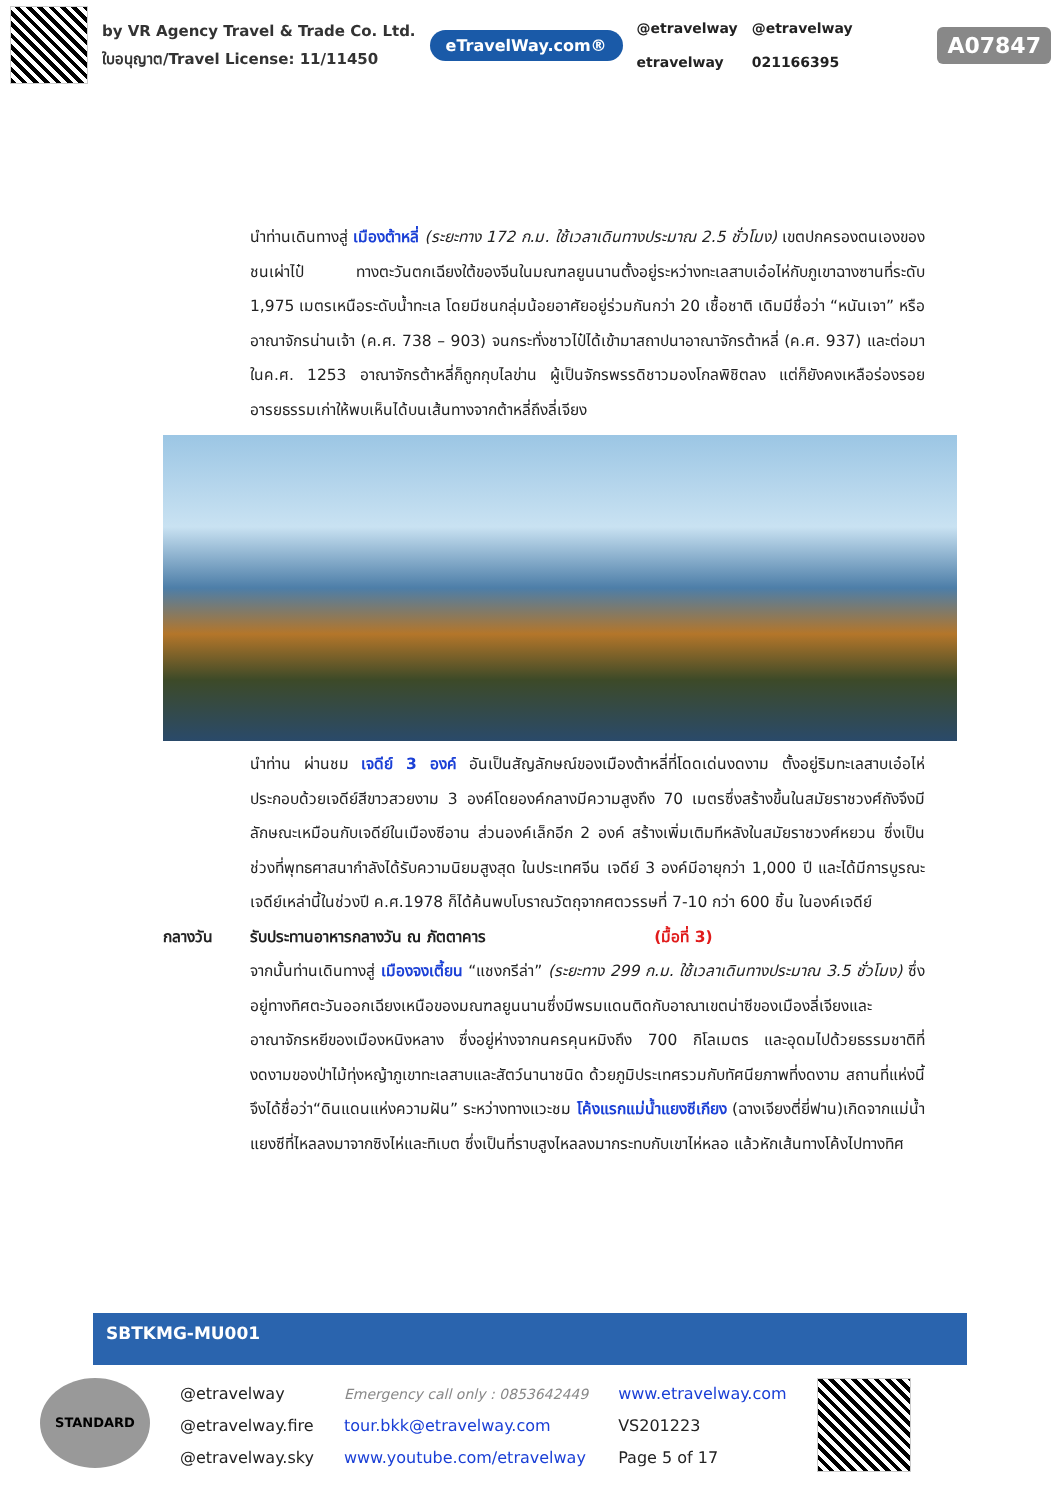by VR Agency Travel & Trade Co. Ltd.
ใบอนุญาต/Travel License: 11/11450
eTravelWay.com®
@etravelway
etravelway
@etravelway
021166395
A07847
นำท่านเดินทางสู่ เมืองต้าหลี่ (ระยะทาง 172 ก.ม. ใช้เวลาเดินทางประมาณ 2.5 ชั่วโมง) เขตปกครองตนเองของชนเผ่าไป๋ ทางตะวันตกเฉียงใต้ของจีนในมณฑลยูนนานตั้งอยู่ระหว่างทะเลสาบเอ๋อไห่กับภูเขาฉางซานที่ระดับ 1,975 เมตรเหนือระดับน้ำทะเล โดยมีชนกลุ่มน้อยอาศัยอยู่ร่วมกันกว่า 20 เชื้อชาติ เดิมมีชื่อว่า “หนันเจา” หรืออาณาจักรน่านเจ้า (ค.ศ. 738 – 903) จนกระทั่งชาวไป๋ได้เข้ามาสถาปนาอาณาจักรต้าหลี่ (ค.ศ. 937) และต่อมาในค.ศ. 1253 อาณาจักรต้าหลี่ก็ถูกกุบไลข่าน ผู้เป็นจักรพรรดิชาวมองโกลพิชิตลง แต่ก็ยังคงเหลือร่องรอยอารยธรรมเก่าให้พบเห็นได้บนเส้นทางจากต้าหลี่ถึงลี่เจียง
นำท่าน ผ่านชม เจดีย์ 3 องค์ อันเป็นสัญลักษณ์ของเมืองต้าหลี่ที่โดดเด่นงดงาม ตั้งอยู่ริมทะเลสาบเอ๋อไห่ ประกอบด้วยเจดีย์สีขาวสวยงาม 3 องค์โดยองค์กลางมีความสูงถึง 70 เมตรซึ่งสร้างขึ้นในสมัยราชวงศ์ถังจึงมีลักษณะเหมือนกับเจดีย์ในเมืองซีอาน ส่วนองค์เล็กอีก 2 องค์ สร้างเพิ่มเติมทีหลังในสมัยราชวงศ์หยวน ซึ่งเป็นช่วงที่พุทธศาสนากำลังได้รับความนิยมสูงสุด ในประเทศจีน เจดีย์ 3 องค์มีอายุกว่า 1,000 ปี และได้มีการบูรณะเจดีย์เหล่านี้ในช่วงปี ค.ศ.1978 ก็ได้ค้นพบโบราณวัตถุจากศตวรรษที่ 7-10 กว่า 600 ชิ้น ในองค์เจดีย์
กลางวัน รับประทานอาหารกลางวัน ณ ภัตตาคาร (มื้อที่ 3)
จากนั้นท่านเดินทางสู่ เมืองจงเตี้ยน “แชงกรีล่า” (ระยะทาง 299 ก.ม. ใช้เวลาเดินทางประมาณ 3.5 ชั่วโมง) ซึ่งอยู่ทางทิศตะวันออกเฉียงเหนือของมณฑลยูนนานซึ่งมีพรมแดนติดกับอาณาเขตน่าซีของเมืองลี่เจียงและอาณาจักรหยีของเมืองหนิงหลาง ซึ่งอยู่ห่างจากนครคุนหมิงถึง 700 กิโลเมตร และอุดมไปด้วยธรรมชาติที่งดงามของป่าไม้ทุ่งหญ้าภูเขาทะเลสาบและสัตว์นานาชนิด ด้วยภูมิประเทศรวมกับทัศนียภาพที่งดงาม สถานที่แห่งนี้จึงได้ชื่อว่า“ดินแดนแห่งความฝัน” ระหว่างทางแวะชม โค้งแรกแม่น้ำแยงซีเกียง (ฉางเจียงตี่ยี่ฟาน)เกิดจากแม่น้ำแยงซีที่ไหลลงมาจากซิงไห่และทิเบต ซึ่งเป็นที่ราบสูงไหลลงมากระทบกับเขาไห่หลอ แล้วหักเส้นทางโค้งไปทางทิศ
SBTKMG-MU001
STANDARD
@etravelway
@etravelway.fire
@etravelway.sky
Emergency call only : 0853642449
tour.bkk@etravelway.com
www.youtube.com/etravelway
www.etravelway.com
VS201223
Page 5 of 17